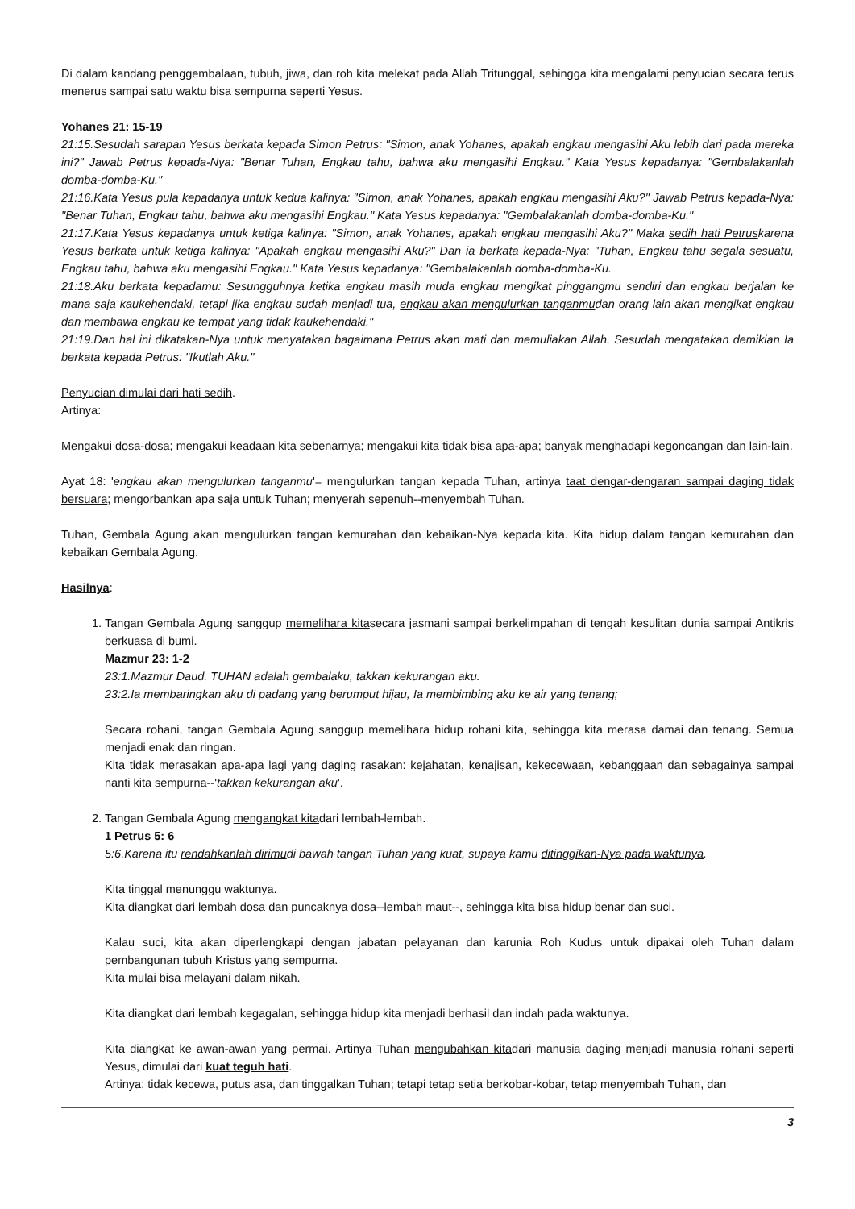Di dalam kandang penggembalaan, tubuh, jiwa, dan roh kita melekat pada Allah Tritunggal, sehingga kita mengalami penyucian secara terus menerus sampai satu waktu bisa sempurna seperti Yesus.
Yohanes 21: 15-19
21:15.Sesudah sarapan Yesus berkata kepada Simon Petrus: "Simon, anak Yohanes, apakah engkau mengasihi Aku lebih dari pada mereka ini?" Jawab Petrus kepada-Nya: "Benar Tuhan, Engkau tahu, bahwa aku mengasihi Engkau." Kata Yesus kepadanya: "Gembalakanlah domba-domba-Ku."
21:16.Kata Yesus pula kepadanya untuk kedua kalinya: "Simon, anak Yohanes, apakah engkau mengasihi Aku?" Jawab Petrus kepada-Nya: "Benar Tuhan, Engkau tahu, bahwa aku mengasihi Engkau." Kata Yesus kepadanya: "Gembalakanlah domba-domba-Ku."
21:17.Kata Yesus kepadanya untuk ketiga kalinya: "Simon, anak Yohanes, apakah engkau mengasihi Aku?" Maka sedih hati Petruskarena Yesus berkata untuk ketiga kalinya: "Apakah engkau mengasihi Aku?" Dan ia berkata kepada-Nya: "Tuhan, Engkau tahu segala sesuatu, Engkau tahu, bahwa aku mengasihi Engkau." Kata Yesus kepadanya: "Gembalakanlah domba-domba-Ku.
21:18.Aku berkata kepadamu: Sesungguhnya ketika engkau masih muda engkau mengikat pinggangmu sendiri dan engkau berjalan ke mana saja kaukehendaki, tetapi jika engkau sudah menjadi tua, engkau akan mengulurkan tanganmudan orang lain akan mengikat engkau dan membawa engkau ke tempat yang tidak kaukehendaki."
21:19.Dan hal ini dikatakan-Nya untuk menyatakan bagaimana Petrus akan mati dan memuliakan Allah. Sesudah mengatakan demikian Ia berkata kepada Petrus: "Ikutlah Aku."
Penyucian dimulai dari hati sedih.
Artinya:
Mengakui dosa-dosa; mengakui keadaan kita sebenarnya; mengakui kita tidak bisa apa-apa; banyak menghadapi kegoncangan dan lain-lain.
Ayat 18: 'engkau akan mengulurkan tanganmu'= mengulurkan tangan kepada Tuhan, artinya taat dengar-dengaran sampai daging tidak bersuara; mengorbankan apa saja untuk Tuhan; menyerah sepenuh--menyembah Tuhan.
Tuhan, Gembala Agung akan mengulurkan tangan kemurahan dan kebaikan-Nya kepada kita. Kita hidup dalam tangan kemurahan dan kebaikan Gembala Agung.
Hasilnya:
1. Tangan Gembala Agung sanggup memelihara kitasecara jasmani sampai berkelimpahan di tengah kesulitan dunia sampai Antikris berkuasa di bumi.
Mazmur 23: 1-2
23:1.Mazmur Daud. TUHAN adalah gembalaku, takkan kekurangan aku.
23:2.Ia membaringkan aku di padang yang berumput hijau, Ia membimbing aku ke air yang tenang;
Secara rohani, tangan Gembala Agung sanggup memelihara hidup rohani kita, sehingga kita merasa damai dan tenang. Semua menjadi enak dan ringan.
Kita tidak merasakan apa-apa lagi yang daging rasakan: kejahatan, kenajisan, kekecewaan, kebanggaan dan sebagainya sampai nanti kita sempurna--'takkan kekurangan aku'.
2. Tangan Gembala Agung mengangkat kitadari lembah-lembah.
1 Petrus 5: 6
5:6.Karena itu rendahkanlah dirimudi bawah tangan Tuhan yang kuat, supaya kamu ditinggikan-Nya pada waktunya.
Kita tinggal menunggu waktunya.
Kita diangkat dari lembah dosa dan puncaknya dosa--lembah maut--, sehingga kita bisa hidup benar dan suci.
Kalau suci, kita akan diperlengkapi dengan jabatan pelayanan dan karunia Roh Kudus untuk dipakai oleh Tuhan dalam pembangunan tubuh Kristus yang sempurna.
Kita mulai bisa melayani dalam nikah.
Kita diangkat dari lembah kegagalan, sehingga hidup kita menjadi berhasil dan indah pada waktunya.
Kita diangkat ke awan-awan yang permai. Artinya Tuhan mengubahkan kitadari manusia daging menjadi manusia rohani seperti Yesus, dimulai dari kuat teguh hati.
Artinya: tidak kecewa, putus asa, dan tinggalkan Tuhan; tetapi tetap setia berkobar-kobar, tetap menyembah Tuhan, dan
3